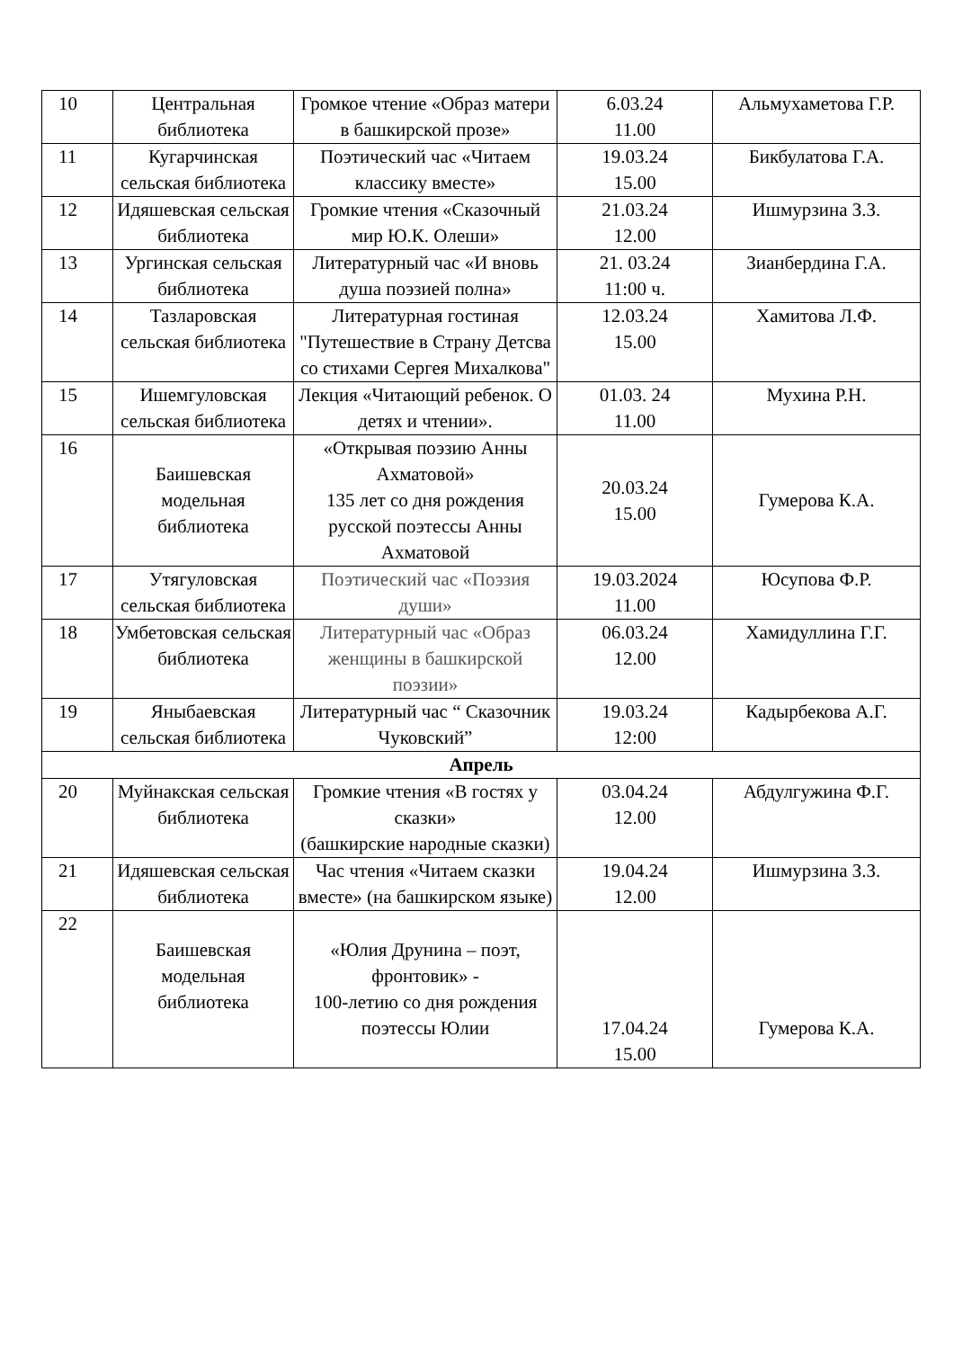| 10 | Центральная библиотека | Громкое чтение «Образ матери в башкирской прозе» | 6.03.24 11.00 | Альмухаметова Г.Р. |
| 11 | Кугарчинская сельская библиотека | Поэтический час «Читаем классику вместе» | 19.03.24 15.00 | Бикбулатова Г.А. |
| 12 | Идяшевская сельская библиотека | Громкие чтения «Сказочный мир Ю.К. Олеши» | 21.03.24 12.00 | Ишмурзина З.З. |
| 13 | Ургинская сельская библиотека | Литературный час «И вновь душа поэзией полна» | 21. 03.24 11:00 ч. | Зианбердина Г.А. |
| 14 | Тазларовская сельская библиотека | Литературная гостиная "Путешествие в Страну Детсва со стихами Сергея Михалкова" | 12.03.24 15.00 | Хамитова Л.Ф. |
| 15 | Ишемгуловская сельская библиотека | Лекция «Читающий ребенок. О детях и чтении». | 01.03. 24 11.00 | Мухина Р.Н. |
| 16 | Баишевская модельная библиотека | «Открывая поэзию Анны Ахматовой» 135 лет со дня рождения русской поэтессы Анны Ахматовой | 20.03.24 15.00 | Гумерова К.А. |
| 17 | Утягуловская сельская библиотека | Поэтический час «Поэзия души» | 19.03.2024 11.00 | Юсупова Ф.Р. |
| 18 | Умбетовская сельская библиотека | Литературный час «Образ женщины в башкирской поэзии» | 06.03.24 12.00 | Хамидуллина Г.Г. |
| 19 | Яныбаевская сельская библиотека | Литературный час “ Сказочник Чуковский” | 19.03.24 12:00 | Кадырбекова А.Г. |
| Апрель | | | | |
| 20 | Муйнакская сельская библиотека | Громкие чтения «В гостях у сказки» (башкирские народные сказки) | 03.04.24 12.00 | Абдулгужина Ф.Г. |
| 21 | Идяшевская сельская библиотека | Час чтения «Читаем сказки вместе» (на башкирском языке) | 19.04.24 12.00 | Ишмурзина З.З. |
| 22 | Баишевская модельная библиотека | «Юлия Друнина – поэт, фронтовик» - 100-летию со дня рождения поэтессы Юлии | 17.04.24 15.00 | Гумерова К.А. |